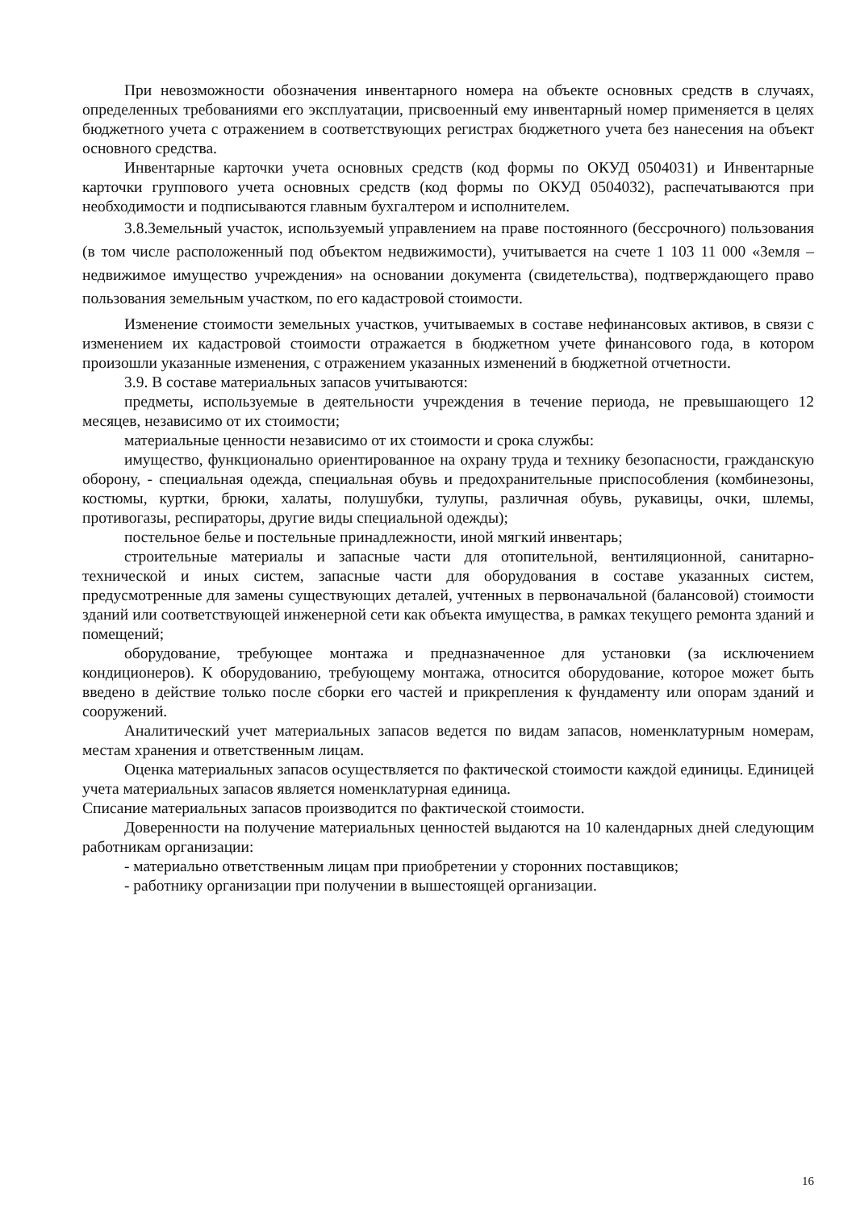При невозможности обозначения инвентарного номера на объекте основных средств в случаях, определенных требованиями его эксплуатации, присвоенный ему инвентарный номер применяется в целях бюджетного учета с отражением в соответствующих регистрах бюджетного учета без нанесения на объект основного средства.
Инвентарные карточки учета основных средств (код формы по ОКУД 0504031) и Инвентарные карточки группового учета основных средств (код формы по ОКУД 0504032), распечатываются при необходимости и подписываются главным бухгалтером и исполнителем.
3.8.Земельный участок, используемый управлением на праве постоянного (бессрочного) пользования (в том числе расположенный под объектом недвижимости), учитывается на счете 1 103 11 000 «Земля – недвижимое имущество учреждения» на основании документа (свидетельства), подтверждающего право пользования земельным участком, по его кадастровой стоимости.
Изменение стоимости земельных участков, учитываемых в составе нефинансовых активов, в связи с изменением их кадастровой стоимости отражается в бюджетном учете финансового года, в котором произошли указанные изменения, с отражением указанных изменений в бюджетной отчетности.
3.9. В составе материальных запасов учитываются:
предметы, используемые в деятельности учреждения в течение периода, не превышающего 12 месяцев, независимо от их стоимости;
материальные ценности независимо от их стоимости и срока службы:
имущество, функционально ориентированное на охрану труда и технику безопасности, гражданскую оборону, - специальная одежда, специальная обувь и предохранительные приспособления (комбинезоны, костюмы, куртки, брюки, халаты, полушубки, тулупы, различная обувь, рукавицы, очки, шлемы, противогазы, респираторы, другие виды специальной одежды);
постельное белье и постельные принадлежности, иной мягкий инвентарь;
строительные материалы и запасные части для отопительной, вентиляционной, санитарно-технической и иных систем, запасные части для оборудования в составе указанных систем, предусмотренные для замены существующих деталей, учтенных в первоначальной (балансовой) стоимости зданий или соответствующей инженерной сети как объекта имущества, в рамках текущего ремонта зданий и помещений;
оборудование, требующее монтажа и предназначенное для установки (за исключением кондиционеров). К оборудованию, требующему монтажа, относится оборудование, которое может быть введено в действие только после сборки его частей и прикрепления к фундаменту или опорам зданий и сооружений.
Аналитический учет материальных запасов ведется по видам запасов, номенклатурным номерам, местам хранения и ответственным лицам.
Оценка материальных запасов осуществляется по фактической стоимости каждой единицы. Единицей учета материальных запасов является номенклатурная единица.
Списание материальных запасов производится по фактической стоимости.
Доверенности на получение материальных ценностей выдаются на 10 календарных дней следующим работникам организации:
- материально ответственным лицам при приобретении у сторонних поставщиков;
- работнику организации при получении в вышестоящей организации.
16